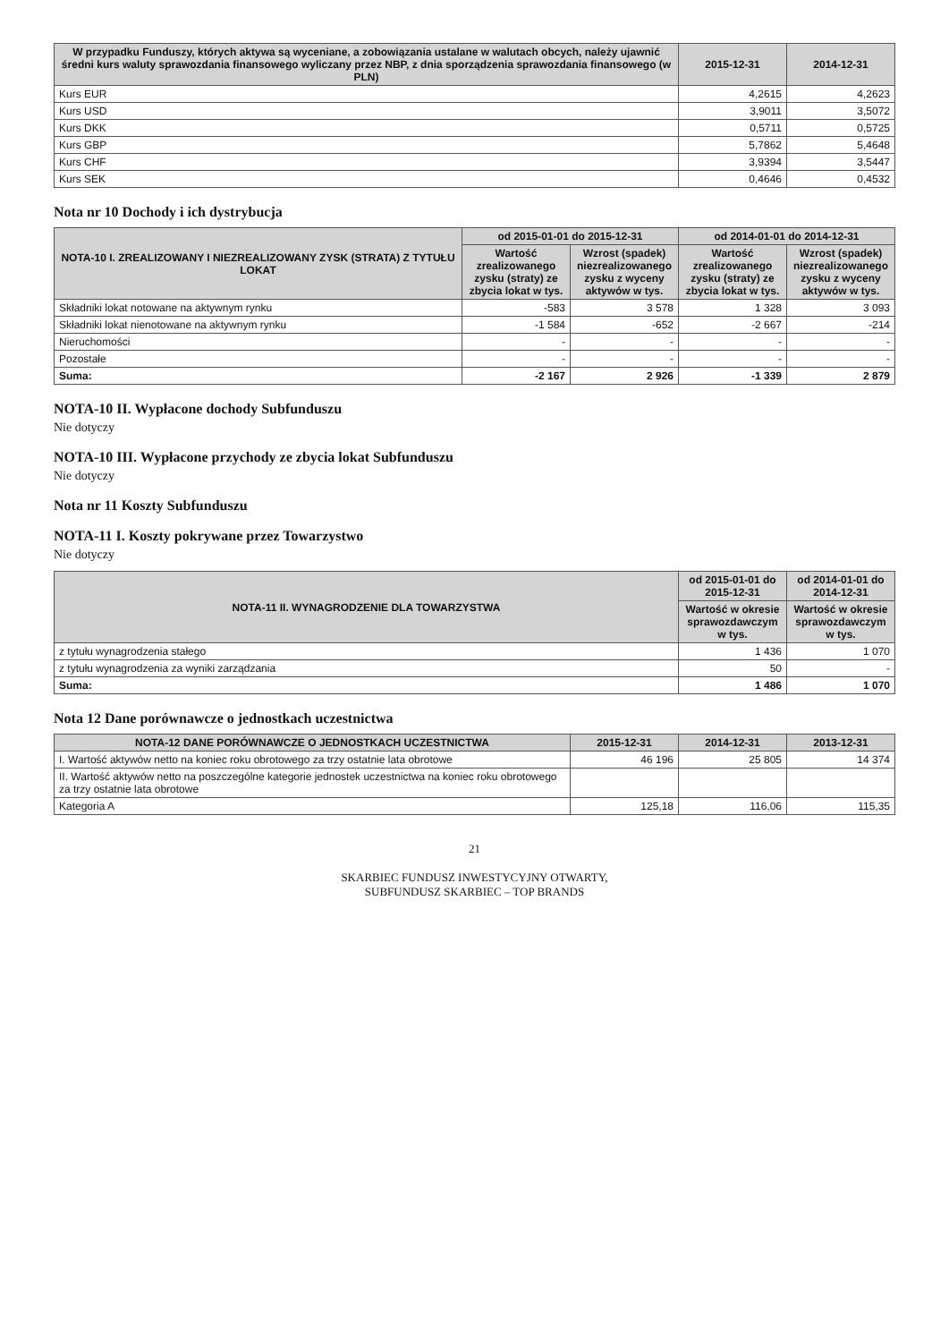| W przypadku Funduszy, których aktywa są wyceniane, a zobowiązania ustalane w walutach obcych, należy ujawnić średni kurs waluty sprawozdania finansowego wyliczany przez NBP, z dnia sporządzenia sprawozdania finansowego (w PLN) | 2015-12-31 | 2014-12-31 |
| --- | --- | --- |
| Kurs EUR | 4,2615 | 4,2623 |
| Kurs USD | 3,9011 | 3,5072 |
| Kurs DKK | 0,5711 | 0,5725 |
| Kurs GBP | 5,7862 | 5,4648 |
| Kurs CHF | 3,9394 | 3,5447 |
| Kurs SEK | 0,4646 | 0,4532 |
Nota nr 10 Dochody i ich dystrybucja
| NOTA-10 I. ZREALIZOWANY I NIEZREALIZOWANY ZYSK (STRATA) Z TYTUŁU LOKAT | od 2015-01-01 do 2015-12-31 | | od 2014-01-01 do 2014-12-31 | |
| --- | --- | --- | --- | --- |
| | Wartość zrealizowanego zysku (straty) ze zbycia lokat w tys. | Wzrost (spadek) niezrealizowanego zysku z wyceny aktywów w tys. | Wartość zrealizowanego zysku (straty) ze zbycia lokat w tys. | Wzrost (spadek) niezrealizowanego zysku z wyceny aktywów w tys. |
| Składniki lokat notowane na aktywnym rynku | -583 | 3 578 | 1 328 | 3 093 |
| Składniki lokat nienotowane na aktywnym rynku | -1 584 | -652 | -2 667 | -214 |
| Nieruchomości | - | - | - | - |
| Pozostałe | - | - | - | - |
| Suma: | -2 167 | 2 926 | -1 339 | 2 879 |
NOTA-10 II. Wypłacone dochody Subfunduszu
Nie dotyczy
NOTA-10 III. Wypłacone przychody ze zbycia lokat Subfunduszu
Nie dotyczy
Nota nr 11 Koszty Subfunduszu
NOTA-11 I. Koszty pokrywane przez Towarzystwo
Nie dotyczy
| NOTA-11 II. WYNAGRODZENIE DLA TOWARZYSTWA | od 2015-01-01 do 2015-12-31 | od 2014-01-01 do 2014-12-31 |
| --- | --- | --- |
| | Wartość w okresie sprawozdawczym w tys. | Wartość w okresie sprawozdawczym w tys. |
| z tytułu wynagrodzenia stałego | 1 436 | 1 070 |
| z tytułu wynagrodzenia za wyniki zarządzania | 50 | - |
| Suma: | 1 486 | 1 070 |
Nota 12 Dane porównawcze o jednostkach uczestnictwa
| NOTA-12 DANE PORÓWNAWCZE O JEDNOSTKACH UCZESTNICTWA | 2015-12-31 | 2014-12-31 | 2013-12-31 |
| --- | --- | --- | --- |
| I. Wartość aktywów netto na koniec roku obrotowego za trzy ostatnie lata obrotowe | 46 196 | 25 805 | 14 374 |
| II. Wartość aktywów netto na poszczególne kategorie jednostek uczestnictwa na koniec roku obrotowego za trzy ostatnie lata obrotowe | | | |
| Kategoria A | 125,18 | 116,06 | 115,35 |
21
SKARBIEC FUNDUSZ INWESTYCYJNY OTWARTY,
SUBFUNDUSZ SKARBIEC – TOP BRANDS